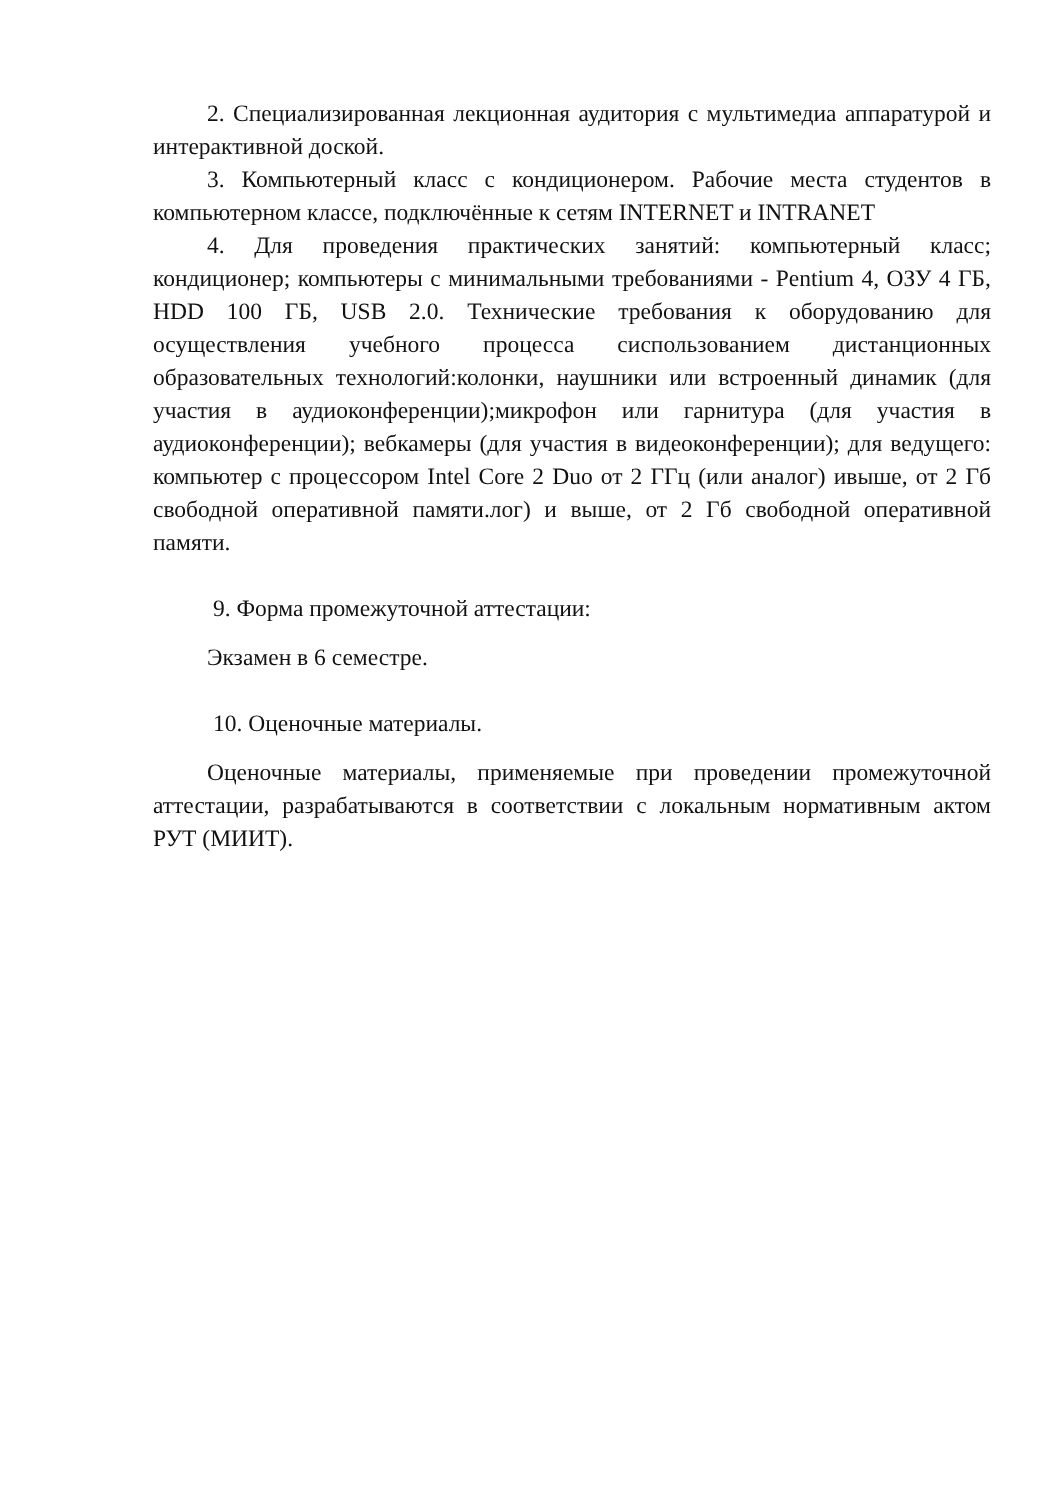2. Специализированная лекционная аудитория с мультимедиа аппаратурой и интерактивной доской.
3. Компьютерный класс с кондиционером. Рабочие места студентов в компьютерном классе, подключённые к сетям INTERNET и INTRANET
4. Для проведения практических занятий: компьютерный класс; кондиционер; компьютеры с минимальными требованиями - Pentium 4, ОЗУ 4 ГБ, HDD 100 ГБ, USB 2.0. Технические требования к оборудованию для осуществления учебного процесса сиспользованием дистанционных образовательных технологий:колонки, наушники или встроенный динамик (для участия в аудиоконференции);микрофон или гарнитура (для участия в аудиоконференции); вебкамеры (для участия в видеоконференции); для ведущего: компьютер с процессором Intel Core 2 Duo от 2 ГГц (или аналог) ивыше, от 2 Гб свободной оперативной памяти.лог) и выше, от 2 Гб свободной оперативной памяти.
9. Форма промежуточной аттестации:
Экзамен в 6 семестре.
10. Оценочные материалы.
Оценочные материалы, применяемые при проведении промежуточной аттестации, разрабатываются в соответствии с локальным нормативным актом РУТ (МИИТ).